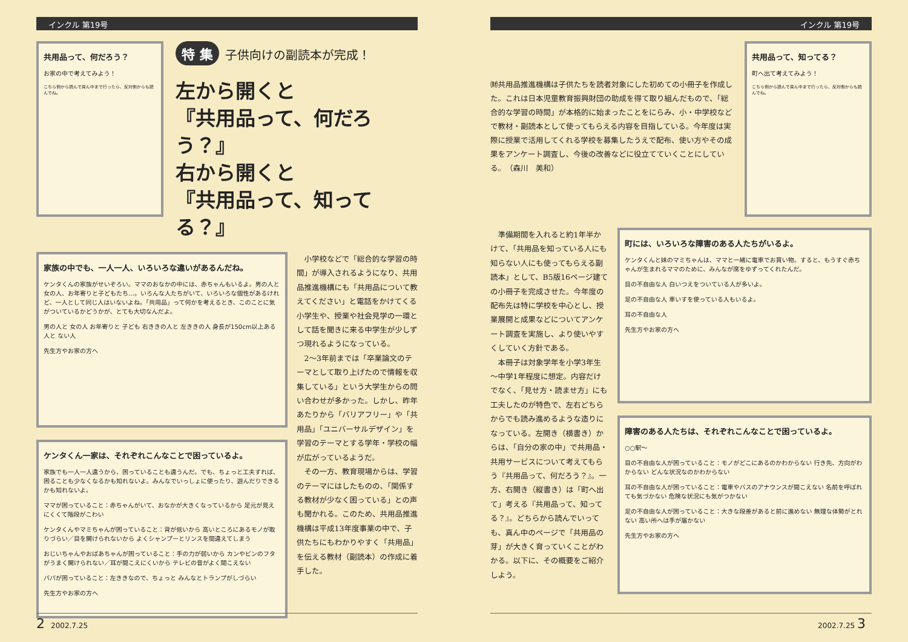インクル 第19号
共用品って、何だろう？
お家の中で考えてみよう！
こちら側から読んで真ん中まで行ったら、反対側からも読んでね。
特 集 子供向けの副読本が完成！
左から開くと
『共用品って、何だろう？』
右から開くと
『共用品って、知ってる？』
家族の中でも、一人一人、いろいろな違いがあるんだね。
ケンタくんの家族がせいぞろい。ママのおなかの中には、赤ちゃんもいるよ。男の人と女の人、お年寄りと子どもたち…。いろんな人たちがいて、いろいろな個性があるけれど、一人として同じ人はいないよね。「共用品」って何かを考えるとき、このことに気がついているかどうかが、とても大切なんだよ。
男の人と 女の人 お年寄りと 子ども 右ききの人と 左ききの人 身長が150cm以上ある人と ない人
先生方やお家の方へ
ケンタくん一家は、それぞれこんなことで困っているよ。
家族でも一人一人違うから、困っていることも違うんだ。でも、ちょっと工夫すれば、困ることも少なくなるかも知れないよ。みんなでいっしょに使ったり、遊んだりできるかも知れないよ。
ママが困っていること：赤ちゃんがいて、おなかが大きくなっているから 足元が見えにくくて階段がこわい
ケンタくんやマミちゃんが困っていること：背が低いから 高いところにあるモノが取りづらい／目を開けられないから よくシャンプーとリンスを間違えてしまう
おじいちゃんやおばあちゃんが困っていること：手の力が弱いから カンやビンのフタがうまく開けられない／耳が聞こえにくいから テレビの音がよく聞こえない
パパが困っていること：左ききなので、ちょっと みんなとトランプがしづらい
先生方やお家の方へ
　小学校などで「総合的な学習の時間」が導入されるようになり、共用品推進機構にも「共用品について教えてください」と電話をかけてくる小学生や、授業や社会見学の一環として話を聞きに来る中学生が少しずつ現れるようになっている。
　2～3年前までは「卒業論文のテーマとして取り上げたので情報を収集している」という大学生からの問い合わせが多かった。しかし、昨年あたりから「バリアフリー」や「共用品」「ユニバーサルデザイン」を学習のテーマとする学年・学校の幅が広がっているようだ。
　その一方、教育現場からは、学習のテーマにはしたものの、「関係する教材が少なく困っている」との声も聞かれる。このため、共用品推進機構は平成13年度事業の中で、子供たちにもわかりやすく「共用品」を伝える教材（副読本）の作成に着手した。
2 2002.7.25
インクル 第19号
㈶共用品推進機構は子供たちを読者対象にした初めての小冊子を作成した。これは日本児童教育振興財団の助成を得て取り組んだもので、「総合的な学習の時間」が本格的に始まったことをにらみ、小・中学校などで教材・副読本として使ってもらえる内容を目指している。今年度は実際に授業で活用してくれる学校を募集したうえで配布、使い方やその成果をアンケート調査し、今後の改善などに役立てていくことにしている。　（森川　美和）
共用品って、知ってる？
町へ出て考えてみよう！
こちら側から読んで真ん中まで行ったら、反対側からも読んでね。
　準備期間を入れると約1年半かけて、「共用品を知っている人にも知らない人にも使ってもらえる副読本」として、B5版16ページ建ての小冊子を完成させた。今年度の配布先は特に学校を中心とし、授業展開と成果などについてアンケート調査を実施し、より使いやすくしていく方針である。
　本冊子は対象学年を小学3年生～中学1年程度に想定。内容だけでなく、「見せ方・読ませ方」にも工夫したのが特色で、左右どちらからでも読み進めるような造りになっている。左開き（横書き）からは、「自分の家の中」で共用品・共用サービスについて考えてもらう『共用品って、何だろう？』。一方、右開き（縦書き）は「町へ出て」考える『共用品って、知ってる？』。どちらから読んでいっても、真ん中のページで「共用品の芽」が大きく育っていくことがわかる。以下に、その概要をご紹介しよう。
町には、いろいろな障害のある人たちがいるよ。
ケンタくんと妹のマミちゃんは、ママと一緒に電車でお買い物。すると、もうすぐ赤ちゃんが生まれるママのために、みんなが席をゆずってくれたんだ。
目の不自由な人 白いつえをついている人が多いよ。
足の不自由な人 車いすを使っている人もいるよ。
耳の不自由な人
先生方やお家の方へ
障害のある人たちは、それぞれこんなことで困っているよ。
○○駅～
目の不自由な人が困っていること：モノがどこにあるのかわからない 行き先、方向がわからない どんな状況なのかわからない
耳の不自由な人が困っていること：電車やバスのアナウンスが聞こえない 名前を呼ばれても気づかない 危険な状況にも気がつかない
足の不自由な人が困っていること：大きな段差があると前に進めない 無理な体勢がとれない 高い所へは手が届かない
先生方やお家の方へ
2002.7.25 3